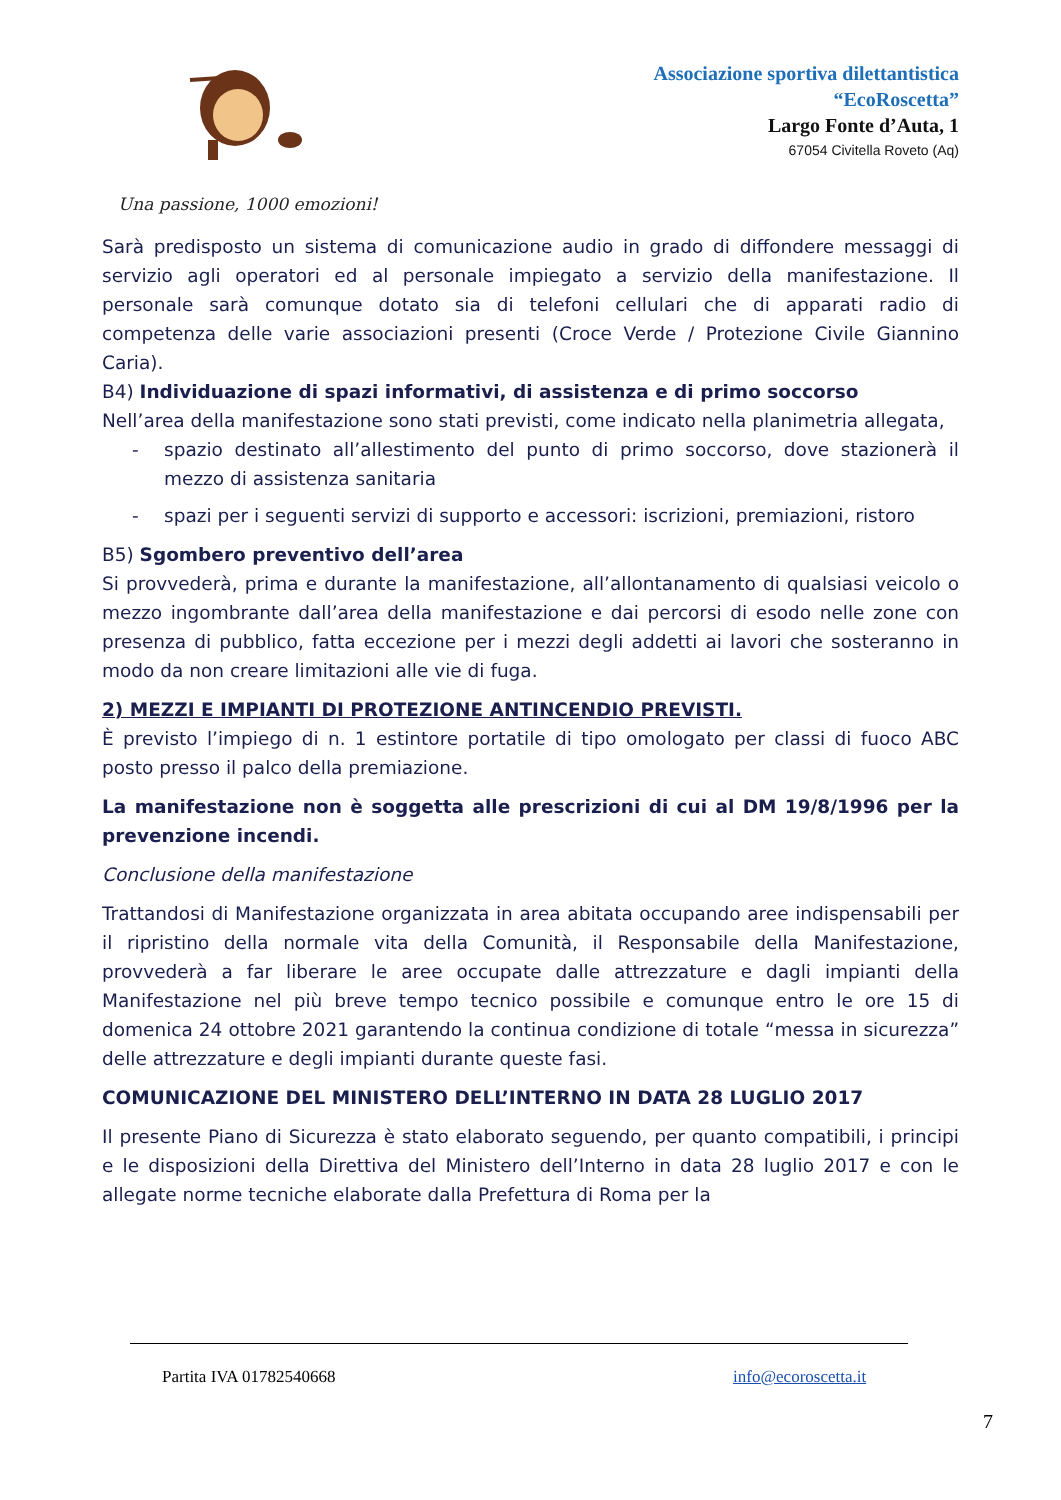Associazione sportiva dilettantistica
“EcoRoscetta”
Largo Fonte d’Auta, 1
67054 Civitella Roveto (Aq)
Una passione, 1000 emozioni!
Sarà predisposto un sistema di comunicazione audio in grado di diffondere messaggi di servizio agli operatori ed al personale impiegato a servizio della manifestazione. Il personale sarà comunque dotato sia di telefoni cellulari che di apparati radio di competenza delle varie associazioni presenti (Croce Verde / Protezione Civile Giannino Caria).
B4) Individuazione di spazi informativi, di assistenza e di primo soccorso
Nell’area della manifestazione sono stati previsti, come indicato nella planimetria allegata,
- spazio destinato all’allestimento del punto di primo soccorso, dove stazionerà il mezzo di assistenza sanitaria
- spazi per i seguenti servizi di supporto e accessori: iscrizioni, premiazioni, ristoro
B5) Sgombero preventivo dell’area
Si provvederà, prima e durante la manifestazione, all’allontanamento di qualsiasi veicolo o mezzo ingombrante dall’area della manifestazione e dai percorsi di esodo nelle zone con presenza di pubblico, fatta eccezione per i mezzi degli addetti ai lavori che sosteranno in modo da non creare limitazioni alle vie di fuga.
2) MEZZI E IMPIANTI DI PROTEZIONE ANTINCENDIO PREVISTI.
È previsto l’impiego di n. 1 estintore portatile di tipo omologato per classi di fuoco ABC posto presso il palco della premiazione.
La manifestazione non è soggetta alle prescrizioni di cui al DM 19/8/1996 per la prevenzione incendi.
Conclusione della manifestazione
Trattandosi di Manifestazione organizzata in area abitata occupando aree indispensabili per il ripristino della normale vita della Comunità, il Responsabile della Manifestazione, provvederà a far liberare le aree occupate dalle attrezzature e dagli impianti della Manifestazione nel più breve tempo tecnico possibile e comunque entro le ore 15 di domenica 24 ottobre 2021 garantendo la continua condizione di totale “messa in sicurezza” delle attrezzature e degli impianti durante queste fasi.
COMUNICAZIONE DEL MINISTERO DELL’INTERNO IN DATA 28 LUGLIO 2017
Il presente Piano di Sicurezza è stato elaborato seguendo, per quanto compatibili, i principi e le disposizioni della Direttiva del Ministero dell’Interno in data 28 luglio 2017 e con le allegate norme tecniche elaborate dalla Prefettura di Roma per la
Partita IVA 01782540668 info@ecoroscetta.it
7